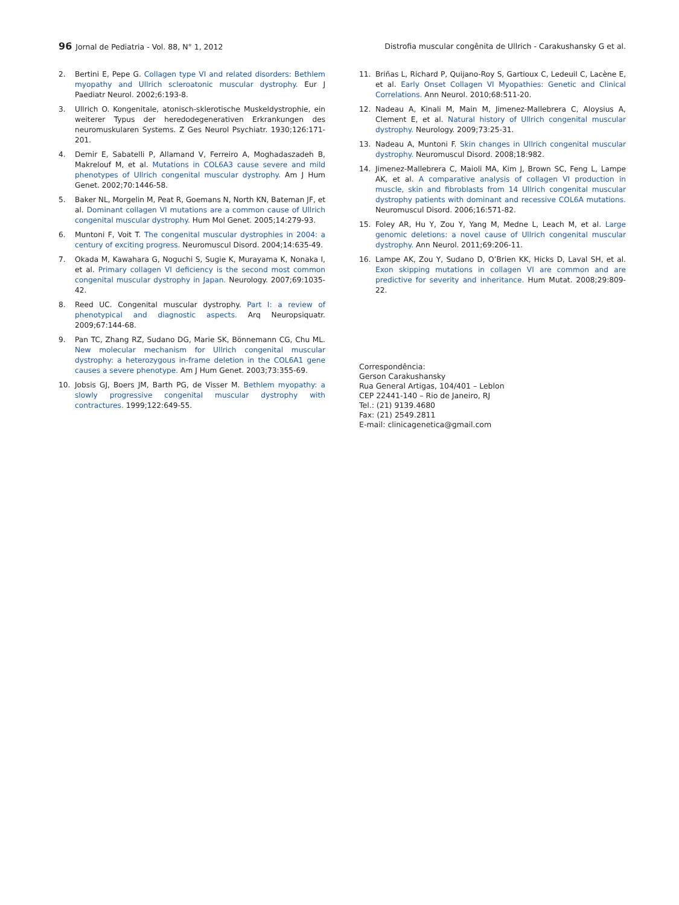96 Jornal de Pediatria - Vol. 88, N° 1, 2012 Distrofia muscular congênita de Ullrich - Carakushansky G et al.
2. Bertini E, Pepe G. Collagen type VI and related disorders: Bethlem myopathy and Ullrich scleroatonic muscular dystrophy. Eur J Paediatr Neurol. 2002;6:193-8.
3. Ullrich O. Kongenitale, atonisch-sklerotische Muskeldystrophie, ein weiterer Typus der heredodegenerativen Erkrankungen des neuromuskularen Systems. Z Ges Neurol Psychiatr. 1930;126:171-201.
4. Demir E, Sabatelli P, Allamand V, Ferreiro A, Moghadaszadeh B, Makrelouf M, et al. Mutations in COL6A3 cause severe and mild phenotypes of Ullrich congenital muscular dystrophy. Am J Hum Genet. 2002;70:1446-58.
5. Baker NL, Morgelin M, Peat R, Goemans N, North KN, Bateman JF, et al. Dominant collagen VI mutations are a common cause of Ullrich congenital muscular dystrophy. Hum Mol Genet. 2005;14:279-93.
6. Muntoni F, Voit T. The congenital muscular dystrophies in 2004: a century of exciting progress. Neuromuscul Disord. 2004;14:635-49.
7. Okada M, Kawahara G, Noguchi S, Sugie K, Murayama K, Nonaka I, et al. Primary collagen VI deficiency is the second most common congenital muscular dystrophy in Japan. Neurology. 2007;69:1035-42.
8. Reed UC. Congenital muscular dystrophy. Part I: a review of phenotypical and diagnostic aspects. Arq Neuropsiquatr. 2009;67:144-68.
9. Pan TC, Zhang RZ, Sudano DG, Marie SK, Bönnemann CG, Chu ML. New molecular mechanism for Ullrich congenital muscular dystrophy: a heterozygous in-frame deletion in the COL6A1 gene causes a severe phenotype. Am J Hum Genet. 2003;73:355-69.
10. Jobsis GJ, Boers JM, Barth PG, de Visser M. Bethlem myopathy: a slowly progressive congenital muscular dystrophy with contractures. 1999;122:649-55.
11. Briñas L, Richard P, Quijano-Roy S, Gartioux C, Ledeuil C, Lacène E, et al. Early Onset Collagen VI Myopathies: Genetic and Clinical Correlations. Ann Neurol. 2010;68:511-20.
12. Nadeau A, Kinali M, Main M, Jimenez-Mallebrera C, Aloysius A, Clement E, et al. Natural history of Ullrich congenital muscular dystrophy. Neurology. 2009;73:25-31.
13. Nadeau A, Muntoni F. Skin changes in Ullrich congenital muscular dystrophy. Neuromuscul Disord. 2008;18:982.
14. Jimenez-Mallebrera C, Maioli MA, Kim J, Brown SC, Feng L, Lampe AK, et al. A comparative analysis of collagen VI production in muscle, skin and fibroblasts from 14 Ullrich congenital muscular dystrophy patients with dominant and recessive COL6A mutations. Neuromuscul Disord. 2006;16:571-82.
15. Foley AR, Hu Y, Zou Y, Yang M, Medne L, Leach M, et al. Large genomic deletions: a novel cause of Ullrich congenital muscular dystrophy. Ann Neurol. 2011;69:206-11.
16. Lampe AK, Zou Y, Sudano D, O’Brien KK, Hicks D, Laval SH, et al. Exon skipping mutations in collagen VI are common and are predictive for severity and inheritance. Hum Mutat. 2008;29:809-22.
Correspondência:
Gerson Carakushansky
Rua General Artigas, 104/401 – Leblon
CEP 22441-140 – Rio de Janeiro, RJ
Tel.: (21) 9139.4680
Fax: (21) 2549.2811
E-mail: clinicagenetica@gmail.com